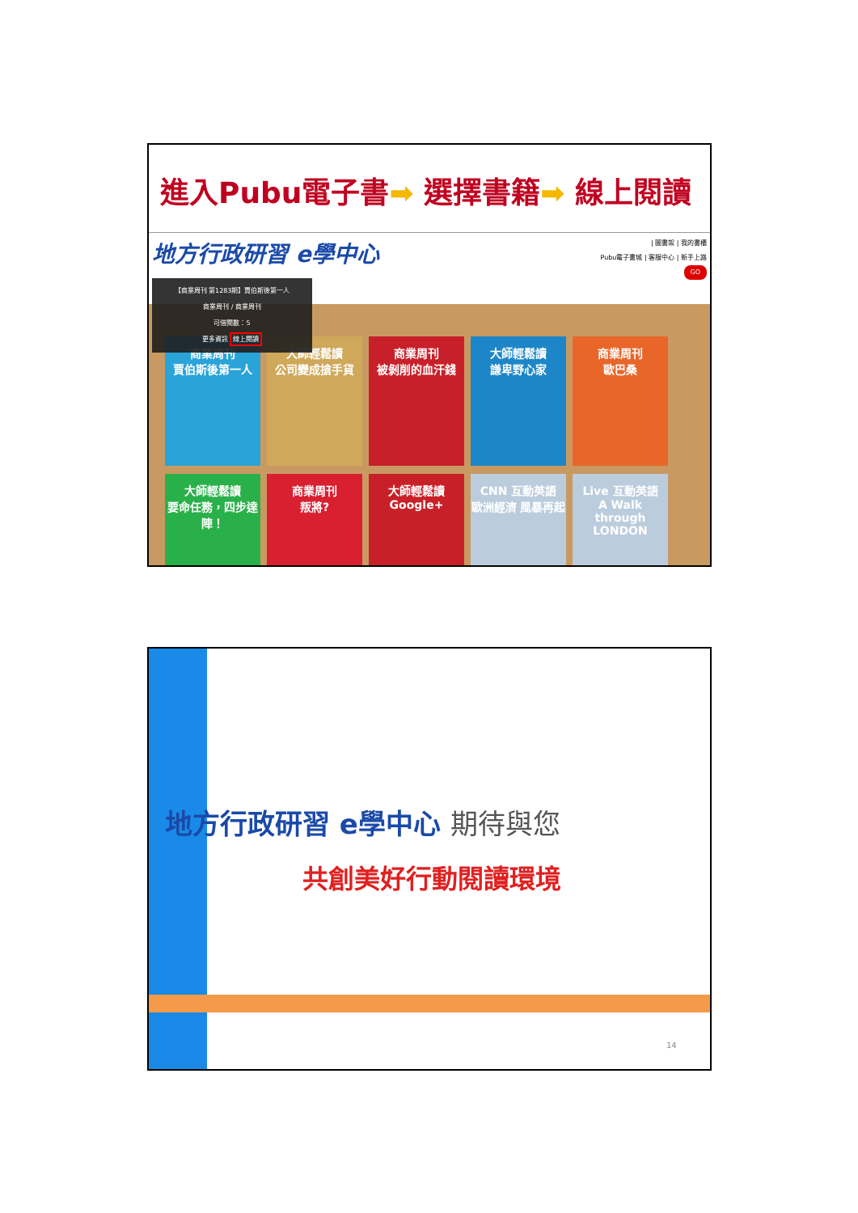進入Pubu電子書➡ 選擇書籍➡ 線上閱讀
地方行政研習 e學中心
| 圖書架 | 我的書櫃
Pubu電子書城 | 客服中心 | 新手上路
GO
商業周刊
賈伯斯後第一人
大師輕鬆讀
公司變成搶手貨
商業周刊
被剝削的血汗錢
大師輕鬆讀
謙卑野心家
商業周刊
歐巴桑
大師輕鬆讀
要命任務，四步達陣！
商業周刊
叛將?
大師輕鬆讀
Google+
CNN 互動英語
歐洲經濟 風暴再起
Live 互動英語
A Walk through LONDON
【商業周刊 第1283期】賈伯斯後第一人
商業周刊 / 商業周刊
可借閱數：5
更多資訊 線上閱讀
地方行政研習 e學中心 期待與您
共創美好行動閱讀環境
14